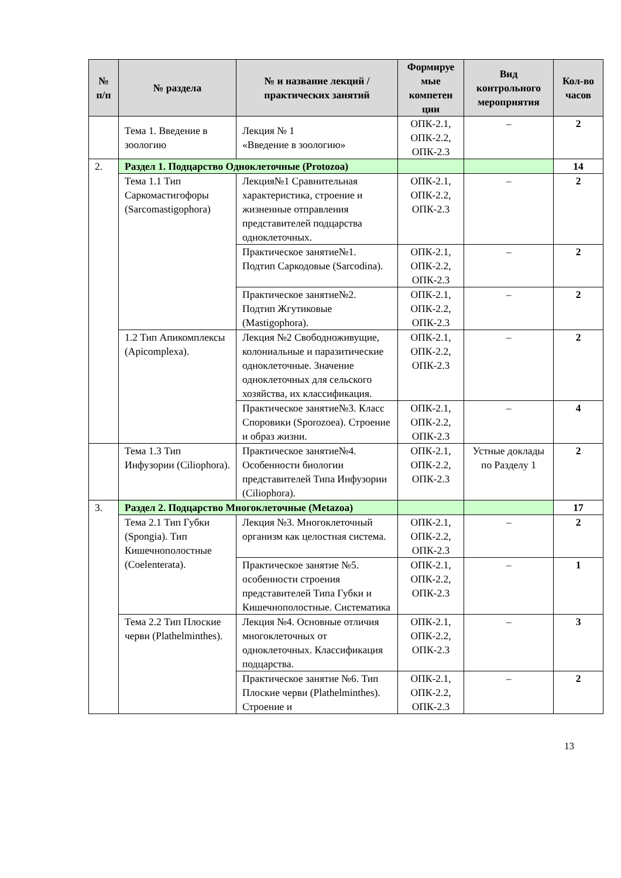| № п/п | № раздела | № и название лекций / практических занятий | Формируе мые компетен ции | Вид контрольного мероприятия | Кол-во часов |
| --- | --- | --- | --- | --- | --- |
| | Тема 1. Введение в зоологию | Лекция № 1 «Введение в зоологию» | ОПК-2.1, ОПК-2.2, ОПК-2.3 | – | 2 |
| 2. | Раздел 1. Подцарство Одноклеточные (Protozoa) | | | | 14 |
| | Тема 1.1 Тип Саркомастигофоры (Sarcomastigophora) | Лекция№1 Сравнительная характеристика, строение и жизненные отправления представителей подцарства одноклеточных. | ОПК-2.1, ОПК-2.2, ОПК-2.3 | – | 2 |
| | | Практическое занятие№1. Подтип Саркодовые (Sarcodina). | ОПК-2.1, ОПК-2.2, ОПК-2.3 | – | 2 |
| | | Практическое занятие№2. Подтип Жгутиковые (Mastigophora). | ОПК-2.1, ОПК-2.2, ОПК-2.3 | – | 2 |
| | 1.2 Тип Апикомплексы (Apicomplexa). | Лекция №2 Свободноживущие, колониальные и паразитические одноклеточные. Значение одноклеточных для сельского хозяйства, их классификация. | ОПК-2.1, ОПК-2.2, ОПК-2.3 | – | 2 |
| | | Практическое занятие№3. Класс Споровики (Sporozoea). Строение и образ жизни. | ОПК-2.1, ОПК-2.2, ОПК-2.3 | – | 4 |
| | Тема 1.3 Тип Инфузории (Ciliophora). | Практическое занятие№4. Особенности биологии представителей Типа Инфузории (Ciliophora). | ОПК-2.1, ОПК-2.2, ОПК-2.3 | Устные доклады по Разделу 1 | 2 |
| 3. | Раздел 2. Подцарство Многоклеточные (Metazoa) | | | | 17 |
| | Тема 2.1 Тип Губки (Spongia). Тип Кишечнополостные (Coelenterata). | Лекция №3. Многоклеточный организм как целостная система. | ОПК-2.1, ОПК-2.2, ОПК-2.3 | – | 2 |
| | | Практическое занятие №5. особенности строения представителей Типа Губки и Кишечнополостные. Систематика | ОПК-2.1, ОПК-2.2, ОПК-2.3 | – | 1 |
| | Тема 2.2 Тип Плоские черви (Plathelminthes). | Лекция №4. Основные отличия многоклеточных от одноклеточных. Классификация подцарства. | ОПК-2.1, ОПК-2.2, ОПК-2.3 | – | 3 |
| | | Практическое занятие №6. Тип Плоские черви (Plathelminthes). Строение и | ОПК-2.1, ОПК-2.2, ОПК-2.3 | – | 2 |
13